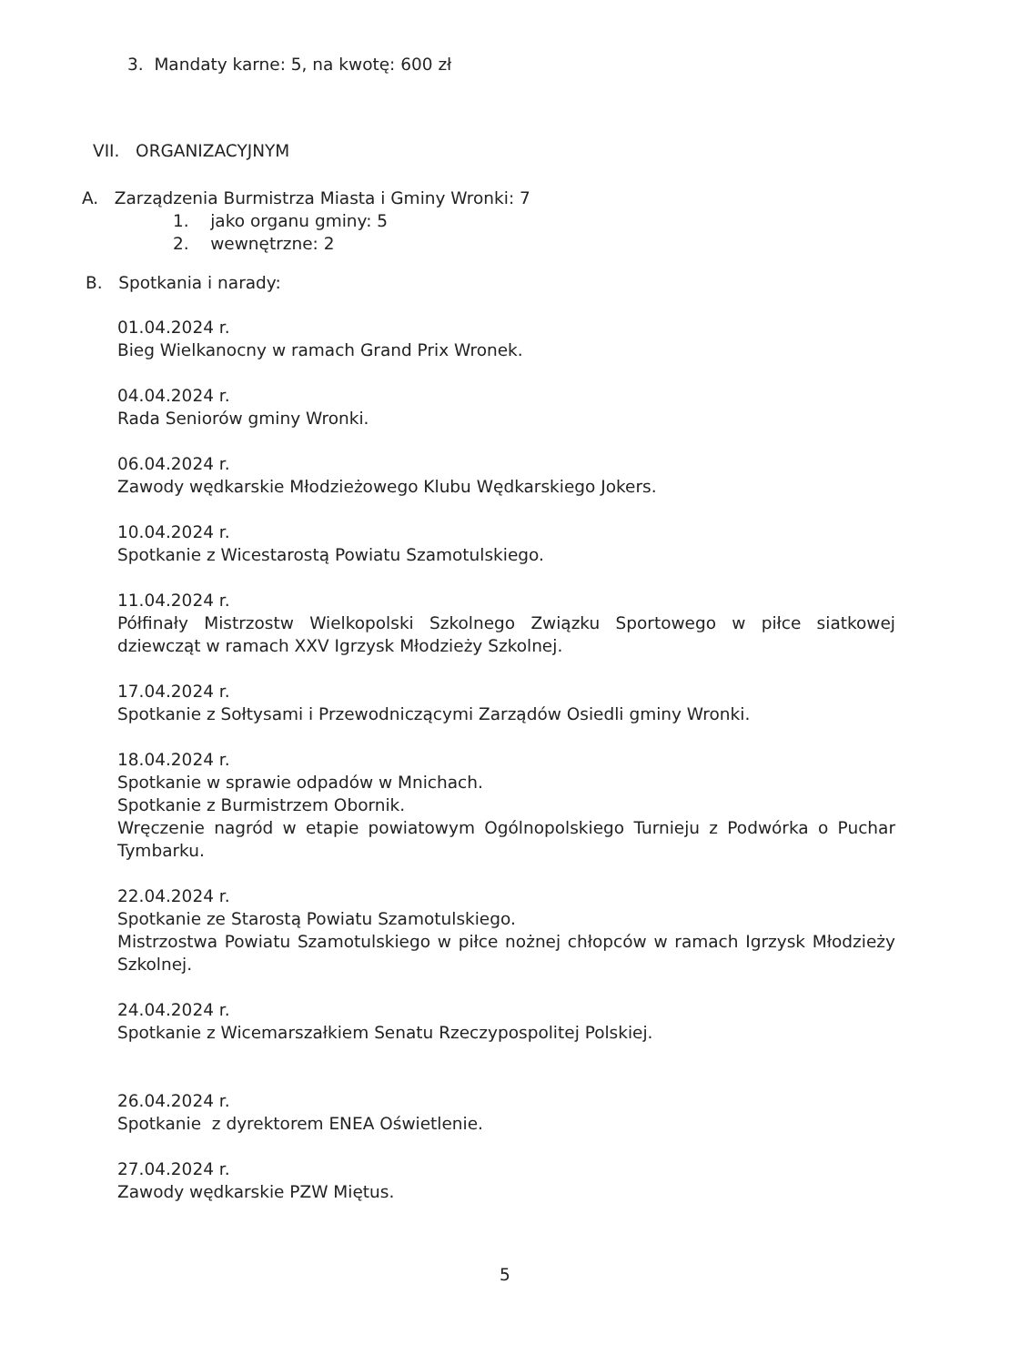3. Mandaty karne: 5, na kwotę: 600 zł
VII. ORGANIZACYJNYM
A. Zarządzenia Burmistrza Miasta i Gminy Wronki: 7
1. jako organu gminy: 5
2. wewnętrzne: 2
B. Spotkania i narady:
01.04.2024 r.
Bieg Wielkanocny w ramach Grand Prix Wronek.
04.04.2024 r.
Rada Seniorów gminy Wronki.
06.04.2024 r.
Zawody wędkarskie Młodzieżowego Klubu Wędkarskiego Jokers.
10.04.2024 r.
Spotkanie z Wicestarostą Powiatu Szamotulskiego.
11.04.2024 r.
Półfinały Mistrzostw Wielkopolski Szkolnego Związku Sportowego w piłce siatkowej dziewcząt w ramach XXV Igrzysk Młodzieży Szkolnej.
17.04.2024 r.
Spotkanie z Sołtysami i Przewodniczącymi Zarządów Osiedli gminy Wronki.
18.04.2024 r.
Spotkanie w sprawie odpadów w Mnichach.
Spotkanie z Burmistrzem Obornik.
Wręczenie nagród w etapie powiatowym Ogólnopolskiego Turnieju z Podwórka o Puchar Tymbarku.
22.04.2024 r.
Spotkanie ze Starostą Powiatu Szamotulskiego.
Mistrzostwa Powiatu Szamotulskiego w piłce nożnej chłopców w ramach Igrzysk Młodzieży Szkolnej.
24.04.2024 r.
Spotkanie z Wicemarszałkiem Senatu Rzeczypospolitej Polskiej.
26.04.2024 r.
Spotkanie z dyrektorem ENEA Oświetlenie.
27.04.2024 r.
Zawody wędkarskie PZW Miętus.
5